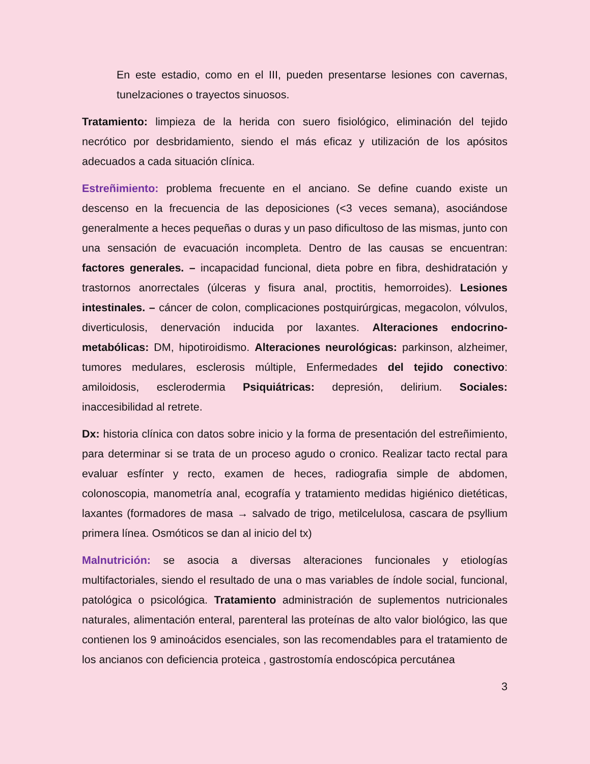En este estadio, como en el III, pueden presentarse lesiones con cavernas, tunelzaciones o trayectos sinuosos.
Tratamiento: limpieza de la herida con suero fisiológico, eliminación del tejido necrótico por desbridamiento, siendo el más eficaz y utilización de los apósitos adecuados a cada situación clínica.
Estreñimiento: problema frecuente en el anciano. Se define cuando existe un descenso en la frecuencia de las deposiciones (<3 veces semana), asociándose generalmente a heces pequeñas o duras y un paso dificultoso de las mismas, junto con una sensación de evacuación incompleta. Dentro de las causas se encuentran: factores generales. – incapacidad funcional, dieta pobre en fibra, deshidratación y trastornos anorrectales (úlceras y fisura anal, proctitis, hemorroides). Lesiones intestinales. – cáncer de colon, complicaciones postquirúrgicas, megacolon, vólvulos, diverticulosis, denervación inducida por laxantes. Alteraciones endocrino-metabólicas: DM, hipotiroidismo. Alteraciones neurológicas: parkinson, alzheimer, tumores medulares, esclerosis múltiple, Enfermedades del tejido conectivo: amiloidosis, esclerodermia Psiquiátricas: depresión, delirium. Sociales: inaccesibilidad al retrete.
Dx: historia clínica con datos sobre inicio y la forma de presentación del estreñimiento, para determinar si se trata de un proceso agudo o cronico. Realizar tacto rectal para evaluar esfínter y recto, examen de heces, radiografia simple de abdomen, colonoscopia, manometría anal, ecografía y tratamiento medidas higiénico dietéticas, laxantes (formadores de masa → salvado de trigo, metilcelulosa, cascara de psyllium primera línea. Osmóticos se dan al inicio del tx)
Malnutrición: se asocia a diversas alteraciones funcionales y etiologías multifactoriales, siendo el resultado de una o mas variables de índole social, funcional, patológica o psicológica. Tratamiento administración de suplementos nutricionales naturales, alimentación enteral, parenteral las proteínas de alto valor biológico, las que contienen los 9 aminoácidos esenciales, son las recomendables para el tratamiento de los ancianos con deficiencia proteica , gastrostomía endoscópica percutánea
3